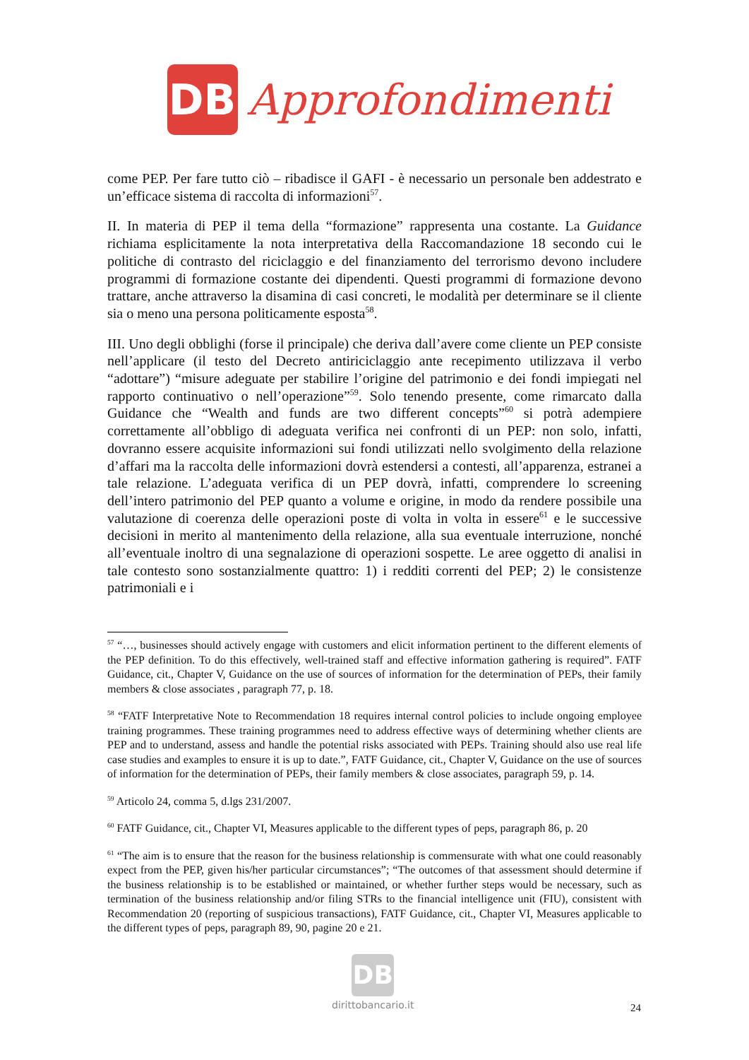DB
Approfondimenti
come PEP. Per fare tutto ciò – ribadisce il GAFI - è necessario un personale ben addestrato e un’efficace sistema di raccolta di informazioni<sup>57</sup>.
II. In materia di PEP il tema della “formazione” rappresenta una costante. La Guidance richiama esplicitamente la nota interpretativa della Raccomandazione 18 secondo cui le politiche di contrasto del riciclaggio e del finanziamento del terrorismo devono includere programmi di formazione costante dei dipendenti. Questi programmi di formazione devono trattare, anche attraverso la disamina di casi concreti, le modalità per determinare se il cliente sia o meno una persona politicamente esposta<sup>58</sup>.
III. Uno degli obblighi (forse il principale) che deriva dall’avere come cliente un PEP consiste nell’applicare (il testo del Decreto antiriciclaggio ante recepimento utilizzava il verbo “adottare”) “misure adeguate per stabilire l’origine del patrimonio e dei fondi impiegati nel rapporto continuativo o nell’operazione”<sup>59</sup>. Solo tenendo presente, come rimarcato dalla Guidance che “Wealth and funds are two different concepts”<sup>60</sup> si potrà adempiere correttamente all’obbligo di adeguata verifica nei confronti di un PEP: non solo, infatti, dovranno essere acquisite informazioni sui fondi utilizzati nello svolgimento della relazione d’affari ma la raccolta delle informazioni dovrà estendersi a contesti, all’apparenza, estranei a tale relazione. L’adeguata verifica di un PEP dovrà, infatti, comprendere lo screening dell’intero patrimonio del PEP quanto a volume e origine, in modo da rendere possibile una valutazione di coerenza delle operazioni poste di volta in volta in essere<sup>61</sup> e le successive decisioni in merito al mantenimento della relazione, alla sua eventuale interruzione, nonché all’eventuale inoltro di una segnalazione di operazioni sospette. Le aree oggetto di analisi in tale contesto sono sostanzialmente quattro: 1) i redditi correnti del PEP; 2) le consistenze patrimoniali e i
<sup>57</sup> “…, businesses should actively engage with customers and elicit information pertinent to the different elements of the PEP definition. To do this effectively, well-trained staff and effective information gathering is required”. FATF Guidance, cit., Chapter V, Guidance on the use of sources of information for the determination of PEPs, their family members & close associates , paragraph 77, p. 18.
<sup>58</sup> “FATF Interpretative Note to Recommendation 18 requires internal control policies to include ongoing employee training programmes. These training programmes need to address effective ways of determining whether clients are PEP and to understand, assess and handle the potential risks associated with PEPs. Training should also use real life case studies and examples to ensure it is up to date.”, FATF Guidance, cit., Chapter V, Guidance on the use of sources of information for the determination of PEPs, their family members & close associates, paragraph 59, p. 14.
<sup>59</sup> Articolo 24, comma 5, d.lgs 231/2007.
<sup>60</sup> FATF Guidance, cit., Chapter VI, Measures applicable to the different types of peps, paragraph 86, p. 20
<sup>61</sup> “The aim is to ensure that the reason for the business relationship is commensurate with what one could reasonably expect from the PEP, given his/her particular circumstances”; “The outcomes of that assessment should determine if the business relationship is to be established or maintained, or whether further steps would be necessary, such as termination of the business relationship and/or filing STRs to the financial intelligence unit (FIU), consistent with Recommendation 20 (reporting of suspicious transactions), FATF Guidance, cit., Chapter VI, Measures applicable to the different types of peps, paragraph 89, 90, pagine 20 e 21.
DB
dirittobancario.it
24